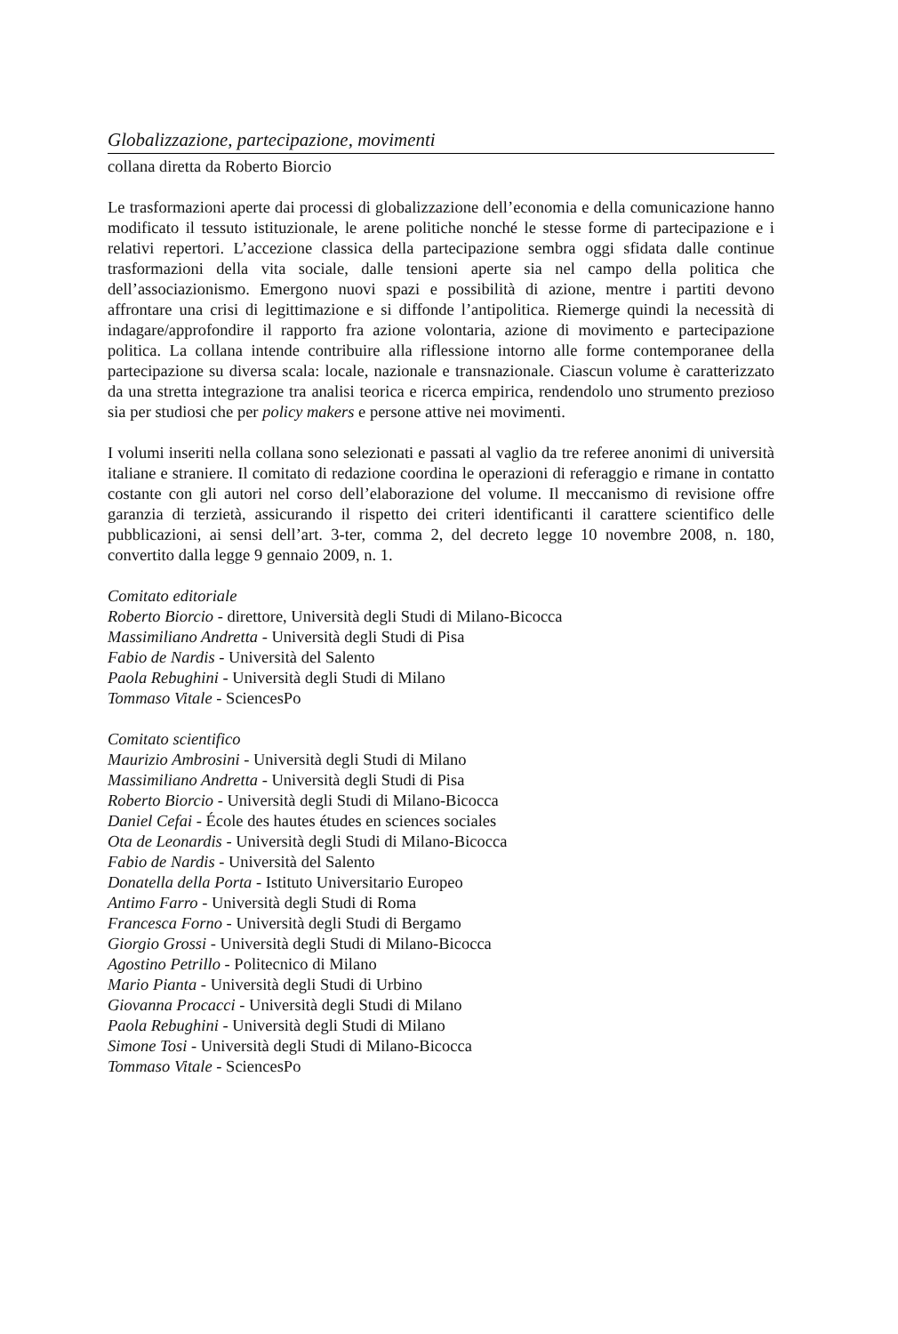Globalizzazione, partecipazione, movimenti
collana diretta da Roberto Biorcio
Le trasformazioni aperte dai processi di globalizzazione dell’economia e della comunicazione hanno modificato il tessuto istituzionale, le arene politiche nonché le stesse forme di partecipazione e i relativi repertori. L’accezione classica della partecipazione sembra oggi sfidata dalle continue trasformazioni della vita sociale, dalle tensioni aperte sia nel campo della politica che dell’associazionismo. Emergono nuovi spazi e possibilità di azione, mentre i partiti devono affrontare una crisi di legittimazione e si diffonde l’antipolitica. Riemerge quindi la necessità di indagare/approfondire il rapporto fra azione volontaria, azione di movimento e partecipazione politica. La collana intende contribuire alla riflessione intorno alle forme contemporanee della partecipazione su diversa scala: locale, nazionale e transnazionale. Ciascun volume è caratterizzato da una stretta integrazione tra analisi teorica e ricerca empirica, rendendolo uno strumento prezioso sia per studiosi che per policy makers e persone attive nei movimenti.
I volumi inseriti nella collana sono selezionati e passati al vaglio da tre referee anonimi di università italiane e straniere. Il comitato di redazione coordina le operazioni di referaggio e rimane in contatto costante con gli autori nel corso dell’elaborazione del volume. Il meccanismo di revisione offre garanzia di terzietà, assicurando il rispetto dei criteri identificanti il carattere scientifico delle pubblicazioni, ai sensi dell’art. 3-ter, comma 2, del decreto legge 10 novembre 2008, n. 180, convertito dalla legge 9 gennaio 2009, n. 1.
Comitato editoriale
Roberto Biorcio - direttore, Università degli Studi di Milano-Bicocca
Massimiliano Andretta - Università degli Studi di Pisa
Fabio de Nardis - Università del Salento
Paola Rebughini - Università degli Studi di Milano
Tommaso Vitale - SciencesPo
Comitato scientifico
Maurizio Ambrosini - Università degli Studi di Milano
Massimiliano Andretta - Università degli Studi di Pisa
Roberto Biorcio - Università degli Studi di Milano-Bicocca
Daniel Cefai - École des hautes études en sciences sociales
Ota de Leonardis - Università degli Studi di Milano-Bicocca
Fabio de Nardis - Università del Salento
Donatella della Porta - Istituto Universitario Europeo
Antimo Farro - Università degli Studi di Roma
Francesca Forno - Università degli Studi di Bergamo
Giorgio Grossi - Università degli Studi di Milano-Bicocca
Agostino Petrillo - Politecnico di Milano
Mario Pianta - Università degli Studi di Urbino
Giovanna Procacci - Università degli Studi di Milano
Paola Rebughini - Università degli Studi di Milano
Simone Tosi - Università degli Studi di Milano-Bicocca
Tommaso Vitale - SciencesPo